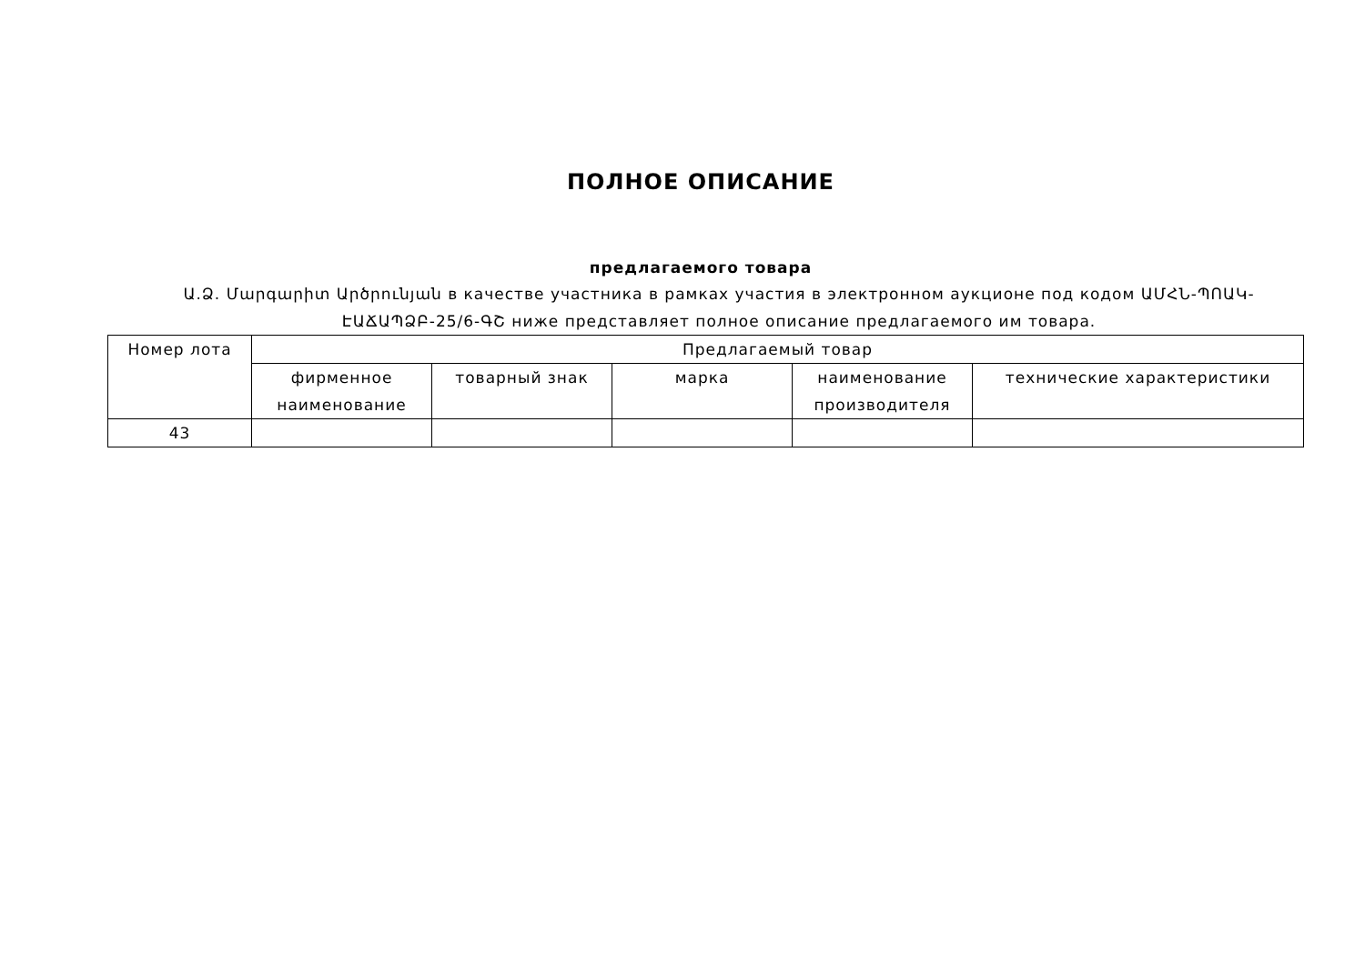ПОЛНОЕ ОПИСАНИЕ
предлагаемого товара
Ա.Ձ. Մարգարիտ Արծրունյան в качестве участника в рамках участия в электронном аукционе под кодом ԱՄՀՆ-ՊՈԱԿ-ԷԱՃԱՊՁԲ-25/6-ԳՇ ниже представляет полное описание предлагаемого им товара.
| Номер лота | Предлагаемый товар | | | | |
| --- | --- | --- | --- | --- | --- |
| | фирменное наименование | товарный знак | марка | наименование производителя | технические характеристики |
| 43 | | | | | |